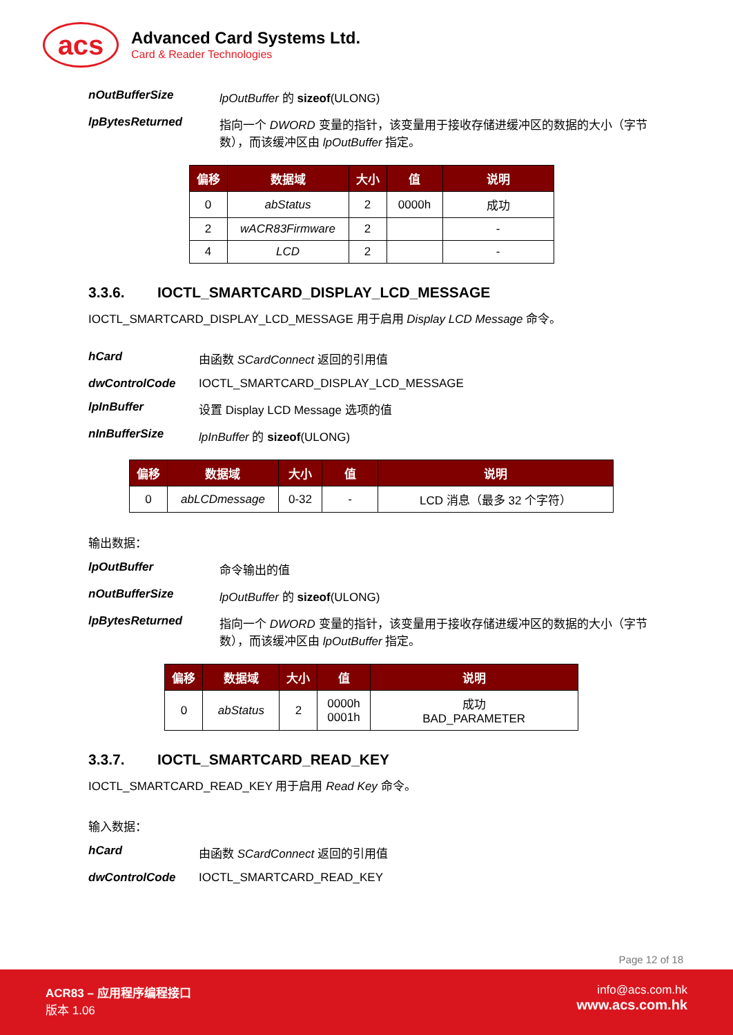acs
Advanced Card Systems Ltd.
Card & Reader Technologies
nOutBufferSize lpOutBuffer 的 sizeof(ULONG)
lpBytesReturned 指向一个 DWORD 变量的指针，该变量用于接收存储进缓冲区的数据的大小（字节数），而该缓冲区由 lpOutBuffer 指定。
| 偏移 | 数据域 | 大小 | 值 | 说明 |
| --- | --- | --- | --- | --- |
| 0 | abStatus | 2 | 0000h | 成功 |
| 2 | wACR83Firmware | 2 | | - |
| 4 | LCD | 2 | | - |
3.3.6. IOCTL_SMARTCARD_DISPLAY_LCD_MESSAGE
IOCTL_SMARTCARD_DISPLAY_LCD_MESSAGE 用于启用 Display LCD Message 命令。
hCard 由函数 SCardConnect 返回的引用值
dwControlCode IOCTL_SMARTCARD_DISPLAY_LCD_MESSAGE
lpInBuffer 设置 Display LCD Message 选项的值
nInBufferSize lpInBuffer 的 sizeof(ULONG)
| 偏移 | 数据域 | 大小 | 值 | 说明 |
| --- | --- | --- | --- | --- |
| 0 | abLCDmessage | 0-32 | - | LCD 消息（最多 32 个字符） |
输出数据：
lpOutBuffer 命令输出的值
nOutBufferSize lpOutBuffer 的 sizeof(ULONG)
lpBytesReturned 指向一个 DWORD 变量的指针，该变量用于接收存储进缓冲区的数据的大小（字节数），而该缓冲区由 lpOutBuffer 指定。
| 偏移 | 数据域 | 大小 | 值 | 说明 |
| --- | --- | --- | --- | --- |
| 0 | abStatus | 2 | 0000h 0001h | 成功 BAD_PARAMETER |
3.3.7. IOCTL_SMARTCARD_READ_KEY
IOCTL_SMARTCARD_READ_KEY 用于启用 Read Key 命令。
输入数据：
hCard 由函数 SCardConnect 返回的引用值
dwControlCode IOCTL_SMARTCARD_READ_KEY
Page 12 of 18
ACR83 – 应用程序编程接口
版本 1.06
info@acs.com.hk
www.acs.com.hk